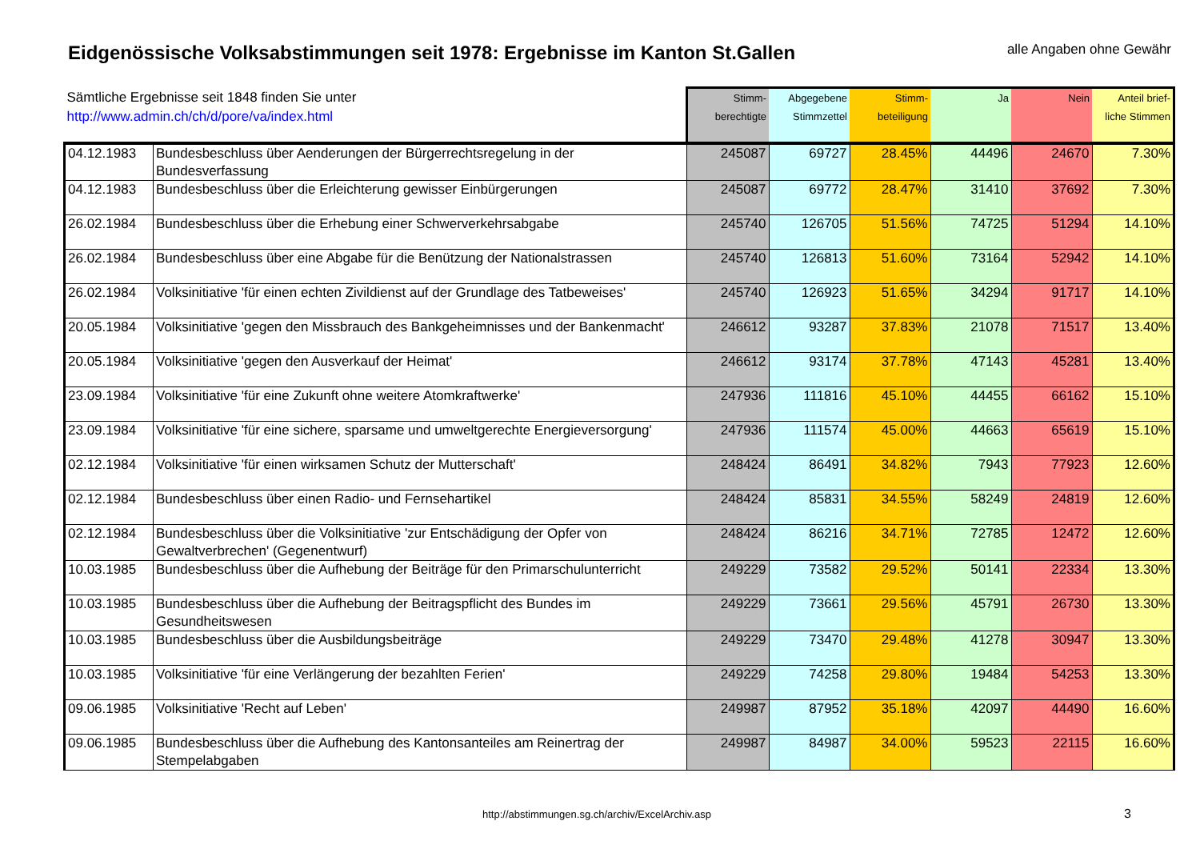Eidgenössische Volksabstimmungen seit 1978: Ergebnisse im Kanton St.Gallen
alle Angaben ohne Gewähr
| Sämtliche Ergebnisse seit 1848 finden Sie unter http://www.admin.ch/ch/d/pore/va/index.html | | Stimm- berechtigte | Abgegebene Stimmzettel | Stimm- beteiligung | Ja | Nein | Anteil brief- liche Stimmen |
| --- | --- | --- | --- | --- | --- | --- | --- |
| 04.12.1983 | Bundesbeschluss über Aenderungen der Bürgerrechtsregelung in der Bundesverfassung | 245087 | 69727 | 28.45% | 44496 | 24670 | 7.30% |
| 04.12.1983 | Bundesbeschluss über die Erleichterung gewisser Einbürgerungen | 245087 | 69772 | 28.47% | 31410 | 37692 | 7.30% |
| 26.02.1984 | Bundesbeschluss über die Erhebung einer Schwerverkehrsabgabe | 245740 | 126705 | 51.56% | 74725 | 51294 | 14.10% |
| 26.02.1984 | Bundesbeschluss über eine Abgabe für die Benützung der Nationalstrassen | 245740 | 126813 | 51.60% | 73164 | 52942 | 14.10% |
| 26.02.1984 | Volksinitiative 'für einen echten Zivildienst auf der Grundlage des Tatbeweises' | 245740 | 126923 | 51.65% | 34294 | 91717 | 14.10% |
| 20.05.1984 | Volksinitiative 'gegen den Missbrauch des Bankgeheimnisses und der Bankenmacht' | 246612 | 93287 | 37.83% | 21078 | 71517 | 13.40% |
| 20.05.1984 | Volksinitiative 'gegen den Ausverkauf der Heimat' | 246612 | 93174 | 37.78% | 47143 | 45281 | 13.40% |
| 23.09.1984 | Volksinitiative 'für eine Zukunft ohne weitere Atomkraftwerke' | 247936 | 111816 | 45.10% | 44455 | 66162 | 15.10% |
| 23.09.1984 | Volksinitiative 'für eine sichere, sparsame und umweltgerechte Energieversorgung' | 247936 | 111574 | 45.00% | 44663 | 65619 | 15.10% |
| 02.12.1984 | Volksinitiative 'für einen wirksamen Schutz der Mutterschaft' | 248424 | 86491 | 34.82% | 7943 | 77923 | 12.60% |
| 02.12.1984 | Bundesbeschluss über einen Radio- und Fernsehartikel | 248424 | 85831 | 34.55% | 58249 | 24819 | 12.60% |
| 02.12.1984 | Bundesbeschluss über die Volksinitiative 'zur Entschädigung der Opfer von Gewaltverbrechen' (Gegenentwurf) | 248424 | 86216 | 34.71% | 72785 | 12472 | 12.60% |
| 10.03.1985 | Bundesbeschluss über die Aufhebung der Beiträge für den Primarschulunterricht | 249229 | 73582 | 29.52% | 50141 | 22334 | 13.30% |
| 10.03.1985 | Bundesbeschluss über die Aufhebung der Beitragspflicht des Bundes im Gesundheitswesen | 249229 | 73661 | 29.56% | 45791 | 26730 | 13.30% |
| 10.03.1985 | Bundesbeschluss über die Ausbildungsbeiträge | 249229 | 73470 | 29.48% | 41278 | 30947 | 13.30% |
| 10.03.1985 | Volksinitiative 'für eine Verlängerung der bezahlten Ferien' | 249229 | 74258 | 29.80% | 19484 | 54253 | 13.30% |
| 09.06.1985 | Volksinitiative 'Recht auf Leben' | 249987 | 87952 | 35.18% | 42097 | 44490 | 16.60% |
| 09.06.1985 | Bundesbeschluss über die Aufhebung des Kantonsanteiles am Reinertrag der Stempelabgaben | 249987 | 84987 | 34.00% | 59523 | 22115 | 16.60% |
http://abstimmungen.sg.ch/archiv/ExcelArchiv.asp
3